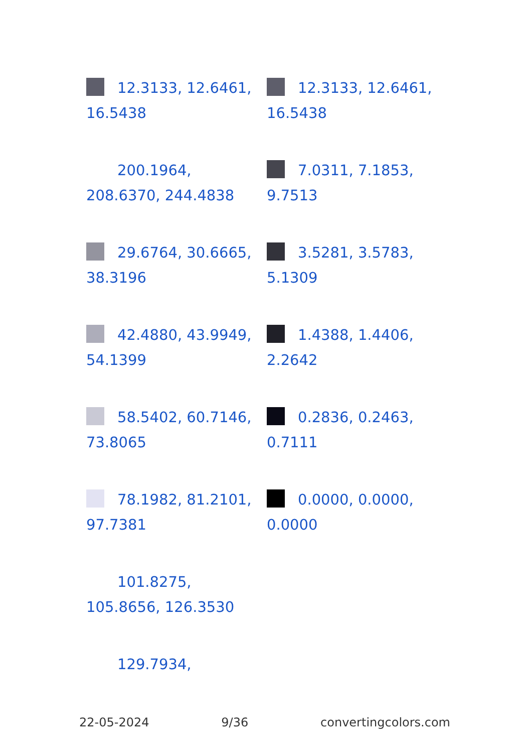12.3133, 12.6461, 16.5438
200.1964, 208.6370, 244.4838
29.6764, 30.6665, 38.3196
42.4880, 43.9949, 54.1399
58.5402, 60.7146, 73.8065
78.1982, 81.2101, 97.7381
101.8275, 105.8656, 126.3530
129.7934,
12.3133, 12.6461, 16.5438
7.0311, 7.1853, 9.7513
3.5281, 3.5783, 5.1309
1.4388, 1.4406, 2.2642
0.2836, 0.2463, 0.7111
0.0000, 0.0000, 0.0000
22-05-2024 9/36 convertingcolors.com